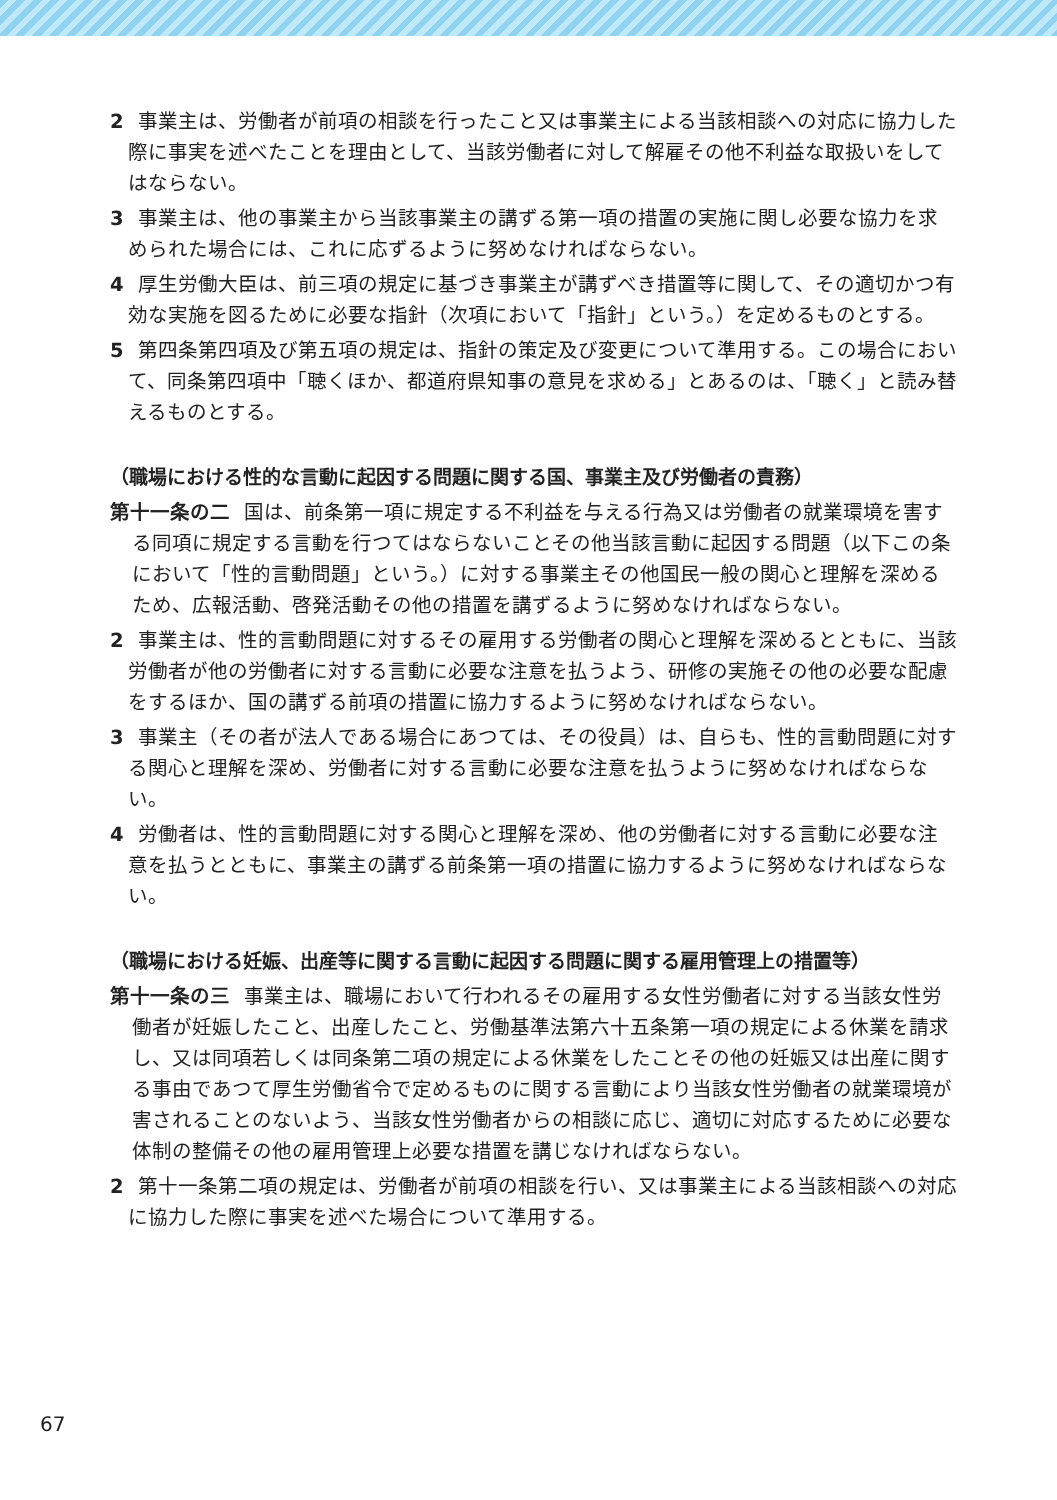2 事業主は、労働者が前項の相談を行ったこと又は事業主による当該相談への対応に協力した際に事実を述べたことを理由として、当該労働者に対して解雇その他不利益な取扱いをしてはならない。
3 事業主は、他の事業主から当該事業主の講ずる第一項の措置の実施に関し必要な協力を求められた場合には、これに応ずるように努めなければならない。
4 厚生労働大臣は、前三項の規定に基づき事業主が講ずべき措置等に関して、その適切かつ有効な実施を図るために必要な指針（次項において「指針」という。）を定めるものとする。
5 第四条第四項及び第五項の規定は、指針の策定及び変更について準用する。この場合において、同条第四項中「聴くほか、都道府県知事の意見を求める」とあるのは、「聴く」と読み替えるものとする。
（職場における性的な言動に起因する問題に関する国、事業主及び労働者の責務）
第十一条の二 国は、前条第一項に規定する不利益を与える行為又は労働者の就業環境を害する同項に規定する言動を行つてはならないことその他当該言動に起因する問題（以下この条において「性的言動問題」という。）に対する事業主その他国民一般の関心と理解を深めるため、広報活動、啓発活動その他の措置を講ずるように努めなければならない。
2 事業主は、性的言動問題に対するその雇用する労働者の関心と理解を深めるとともに、当該労働者が他の労働者に対する言動に必要な注意を払うよう、研修の実施その他の必要な配慮をするほか、国の講ずる前項の措置に協力するように努めなければならない。
3 事業主（その者が法人である場合にあつては、その役員）は、自らも、性的言動問題に対する関心と理解を深め、労働者に対する言動に必要な注意を払うように努めなければならない。
4 労働者は、性的言動問題に対する関心と理解を深め、他の労働者に対する言動に必要な注意を払うとともに、事業主の講ずる前条第一項の措置に協力するように努めなければならない。
（職場における妊娠、出産等に関する言動に起因する問題に関する雇用管理上の措置等）
第十一条の三 事業主は、職場において行われるその雇用する女性労働者に対する当該女性労働者が妊娠したこと、出産したこと、労働基準法第六十五条第一項の規定による休業を請求し、又は同項若しくは同条第二項の規定による休業をしたことその他の妊娠又は出産に関する事由であつて厚生労働省令で定めるものに関する言動により当該女性労働者の就業環境が害されることのないよう、当該女性労働者からの相談に応じ、適切に対応するために必要な体制の整備その他の雇用管理上必要な措置を講じなければならない。
2 第十一条第二項の規定は、労働者が前項の相談を行い、又は事業主による当該相談への対応に協力した際に事実を述べた場合について準用する。
67